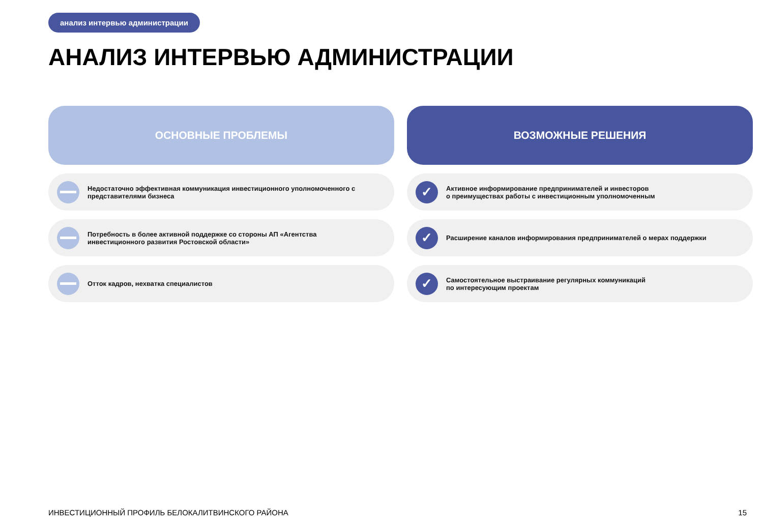анализ интервью администрации
АНАЛИЗ ИНТЕРВЬЮ АДМИНИСТРАЦИИ
ОСНОВНЫЕ ПРОБЛЕМЫ
Недостаточно эффективная коммуникация инвестиционного уполномоченного с
представителями бизнеса
Потребность в более активной поддержке со стороны АП «Агентства
инвестиционного развития Ростовской области»
Отток кадров, нехватка специалистов
ВОЗМОЖНЫЕ РЕШЕНИЯ
✓
Активное информирование предпринимателей и инвесторов
о преимуществах работы с инвестиционным уполномоченным
✓
Расширение каналов информирования предпринимателей о мерах поддержки
✓
Самостоятельное выстраивание регулярных коммуникаций
по интересующим проектам
ИНВЕСТИЦИОННЫЙ ПРОФИЛЬ БЕЛОКАЛИТВИНСКОГО РАЙОНА
15